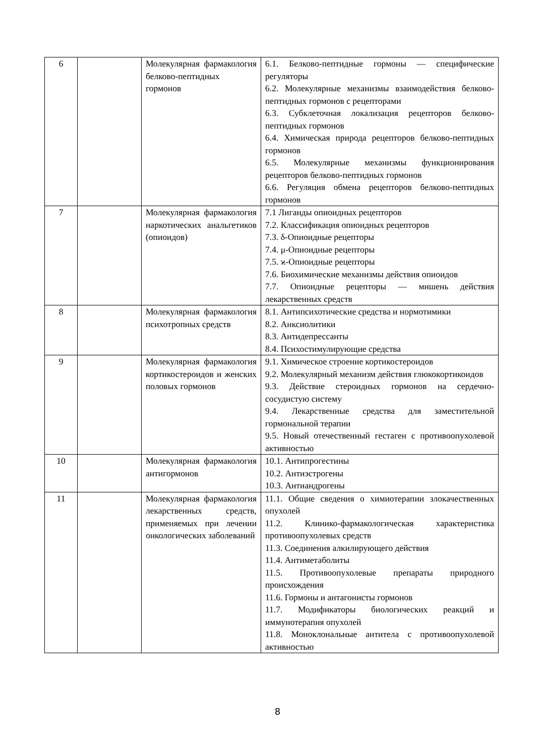| 6 | | Молекулярная фарма­кология белково-пептидных гормонов | 6.1. Белково-пептидные гормоны — специфиче­ские регуляторы 6.2. Молекулярные механизмы взаимодействия белково-пептидных гормонов с рецепторами 6.3. Субклеточная локализация рецепторов бел­ково-пептидных гормонов 6.4. Химическая природа рецепторов белково-пептидных гормонов 6.5. Молекулярные механизмы функционирова­ния рецепторов белково-пептидных гормонов 6.6. Регуляция обмена рецепторов белково-пептидных гормонов |
| 7 | | Молекулярная фарма­кология наркотических анальгетиков (опиои­дов) | 7.1 Лиганды опиоидных рецепторов 7.2. Классификация опиоидных рецепторов 7.3. δ-Опиоидные рецепторы 7.4. μ-Опиоидные рецепторы 7.5. ϰ-Опиоидные рецепторы 7.6. Биохимические механизмы действия опиои­дов 7.7. Опиоидные рецепторы — мишень действия лекарственных средств |
| 8 | | Молекулярная фарма­кология психотропных средств | 8.1. Антипсихотические средства и нормотими­ки 8.2. Анксиолитики 8.3. Антидепрессанты 8.4. Психостимулирующие средства |
| 9 | | Молекулярная фарма­кология кортикостеро­идов и женских поло­вых гормонов | 9.1. Химическое строение кортикостероидов 9.2. Молекулярный механизм действия глюко­кортикоидов 9.3. Действие стероидных гормонов на сердеч­но-сосудистую систему 9.4. Лекарственные средства для заместительной гормональной терапии 9.5. Новый отечественный гестаген с противо­опухолевой активностью |
| 10 | | Молекулярная фарма­кология антигормонов | 10.1. Антипрогестины 10.2. Антиэстрогены 10.3. Антиандрогены |
| 11 | | Молекулярная фарма­кология лекарственных средств, применяемых при лечении онкологи­ческих заболеваний | 11.1. Общие сведения о химиотерапии злокаче­ственных опухолей 11.2. Клинико-фармакологическая характери­стика противоопухолевых средств 11.3. Соединения алкилирующего действия 11.4. Антиметаболиты 11.5. Противоопухолевые препараты природно­го происхождения 11.6. Гормоны и антагонисты гормонов 11.7. Модификаторы биологических реакций и иммунотерапия опухолей 11.8. Моноклональные антитела с противоопу­холевой активностью |
8